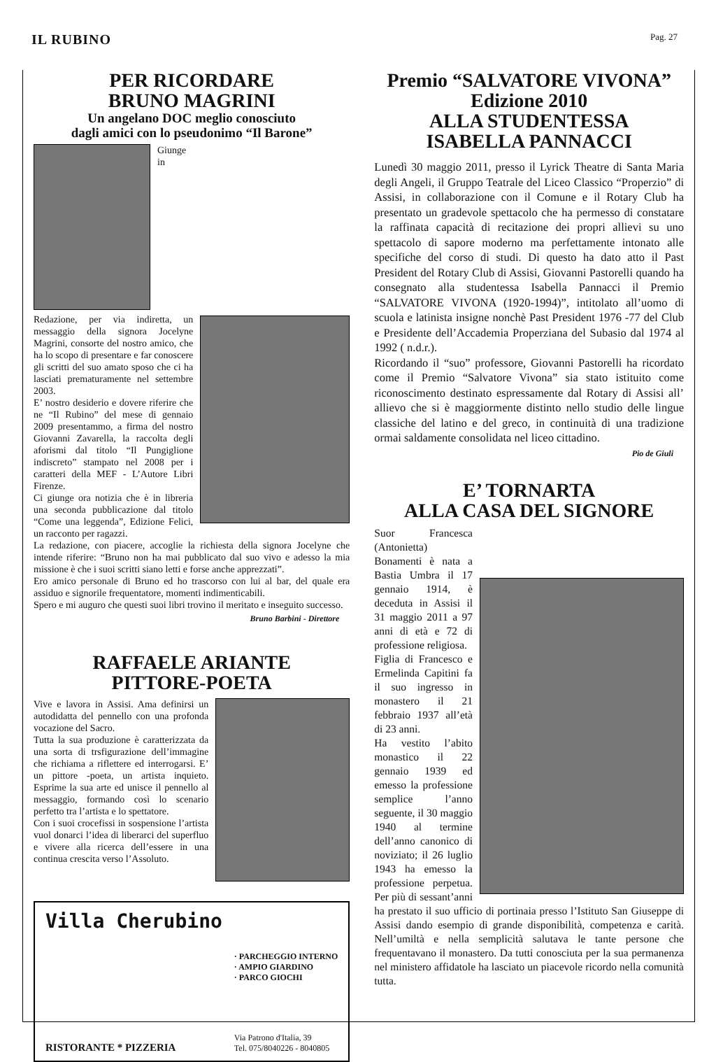IL RUBINO
Pag. 27
PER RICORDARE
BRUNO MAGRINI
Un angelano DOC meglio conosciuto
dagli amici con lo pseudonimo “Il Barone”
Giunge in Redazione, per via indiretta, un messaggio della signora Jocelyne Magrini, consorte del nostro amico, che ha lo scopo di presentare e far conoscere gli scritti del suo amato sposo che ci ha lasciati prematuramente nel settembre 2003.
E’ nostro desiderio e dovere riferire che ne “Il Rubino” del mese di gennaio 2009 presentammo, a firma del nostro Giovanni Zavarella, la raccolta degli aforismi dal titolo “Il Pungiglione indiscreto” stampato nel 2008 per i caratteri della MEF - L’Autore Libri Firenze.
Ci giunge ora notizia che è in libreria una seconda pubblicazione dal titolo “Come una leggenda”, Edizione Felici, un racconto per ragazzi.
La redazione, con piacere, accoglie la richiesta della signora Jocelyne che intende riferire: “Bruno non ha mai pubblicato dal suo vivo e adesso la mia missione è che i suoi scritti siano letti e forse anche apprezzati”.
Ero amico personale di Bruno ed ho trascorso con lui al bar, del quale era assiduo e signorile frequentatore, momenti indimenticabili.
Spero e mi auguro che questi suoi libri trovino il meritato e inseguito successo.
Bruno Barbini - Direttore
RAFFAELE ARIANTE
PITTORE-POETA
Vive e lavora in Assisi. Ama definirsi un autodidatta del pennello con una profonda vocazione del Sacro.
Tutta la sua produzione è caratterizzata da una sorta di trsfigurazione dell’immagine che richiama a riflettere ed interrogarsi. E’ un pittore -poeta, un artista inquieto. Esprime la sua arte ed unisce il pennello al messaggio, formando così lo scenario perfetto tra l’artista e lo spettatore.
Con i suoi crocefissi in sospensione l’artista vuol donarci l’idea di liberarci del superfluo e vivere alla ricerca dell’essere in una continua crescita verso l’Assoluto.
Villa Cherubino
RISTORANTE * PIZZERIA
· PARCHEGGIO INTERNO
· AMPIO GIARDINO
· PARCO GIOCHI
Via Patrono d'Italia, 39
Tel. 075/8040226 - 8040805
Premio “SALVATORE VIVONA”
Edizione 2010
ALLA STUDENTESSA
ISABELLA PANNACCI
Lunedì 30 maggio 2011, presso il Lyrick Theatre di Santa Maria degli Angeli, il Gruppo Teatrale del Liceo Classico “Properzio” di Assisi, in collaborazione con il Comune e il Rotary Club ha presentato un gradevole spettacolo che ha permesso di constatare la raffinata capacità di recitazione dei propri allievi su uno spettacolo di sapore moderno ma perfettamente intonato alle specifiche del corso di studi. Di questo ha dato atto il Past President del Rotary Club di Assisi, Giovanni Pastorelli quando ha consegnato alla studentessa Isabella Pannacci il Premio “SALVATORE VIVONA (1920-1994)”, intitolato all’uomo di scuola e latinista insigne nonchè Past President 1976 -77 del Club e Presidente dell’Accademia Properziana del Subasio dal 1974 al 1992 ( n.d.r.).
Ricordando il “suo” professore, Giovanni Pastorelli ha ricordato come il Premio “Salvatore Vivona” sia stato istituito come riconoscimento destinato espressamente dal Rotary di Assisi all’ allievo che si è maggiormente distinto nello studio delle lingue classiche del latino e del greco, in continuità di una tradizione ormai saldamente consolidata nel liceo cittadino.
Pio de Giuli
E’ TORNARTA
ALLA CASA DEL SIGNORE
Suor Francesca (Antonietta) Bonamenti è nata a Bastia Umbra il 17 gennaio 1914, è deceduta in Assisi il 31 maggio 2011 a 97 anni di età e 72 di professione religiosa.
Figlia di Francesco e Ermelinda Capitini fa il suo ingresso in monastero il 21 febbraio 1937 all’età di 23 anni.
Ha vestito l’abito monastico il 22 gennaio 1939 ed emesso la professione semplice l’anno seguente, il 30 maggio 1940 al termine dell’anno canonico di noviziato; il 26 luglio 1943 ha emesso la professione perpetua. Per più di sessant’anni ha prestato il suo ufficio di portinaia presso l’Istituto San Giuseppe di Assisi dando esempio di grande disponibilità, competenza e carità. Nell’umiltà e nella semplicità salutava le tante persone che frequentavano il monastero. Da tutti conosciuta per la sua permanenza nel ministero affidatole ha lasciato un piacevole ricordo nella comunità tutta.